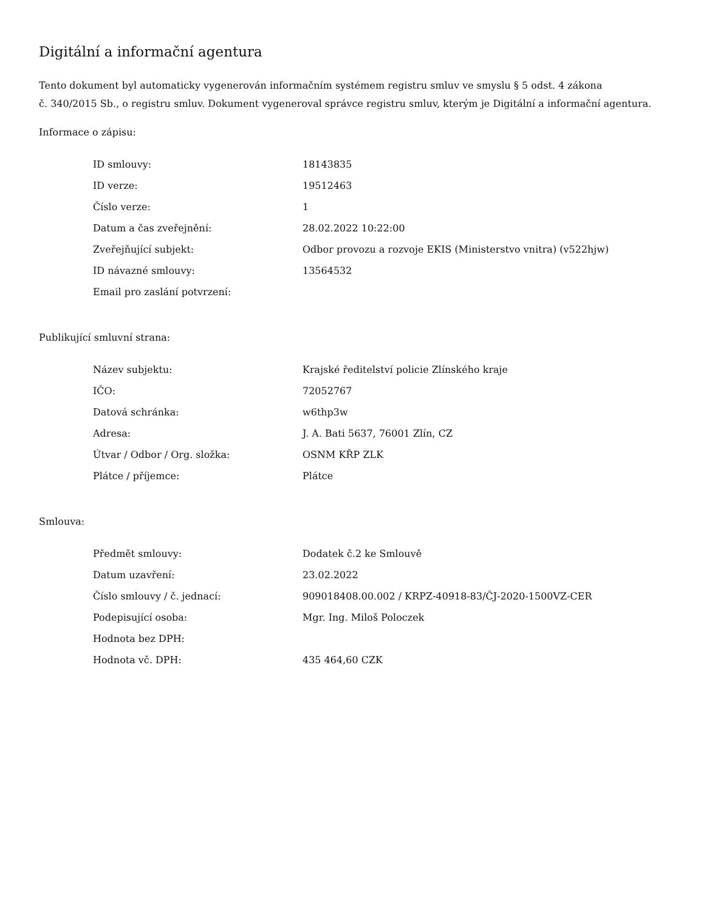Digitální a informační agentura
Tento dokument byl automaticky vygenerován informačním systémem registru smluv ve smyslu § 5 odst. 4 zákona
č. 340/2015 Sb., o registru smluv. Dokument vygeneroval správce registru smluv, kterým je Digitální a informační agentura.
Informace o zápisu:
| ID smlouvy: | 18143835 |
| ID verze: | 19512463 |
| Číslo verze: | 1 |
| Datum a čas zveřejnění: | 28.02.2022 10:22:00 |
| Zveřejňující subjekt: | Odbor provozu a rozvoje EKIS (Ministerstvo vnitra) (v522hjw) |
| ID návazné smlouvy: | 13564532 |
| Email pro zaslání potvrzení: | |
Publikující smluvní strana:
| Název subjektu: | Krajské ředitelství policie Zlínského kraje |
| IČO: | 72052767 |
| Datová schránka: | w6thp3w |
| Adresa: | J. A. Bati 5637, 76001 Zlín, CZ |
| Útvar / Odbor / Org. složka: | OSNM KŘP ZLK |
| Plátce / příjemce: | Plátce |
Smlouva:
| Předmět smlouvy: | Dodatek č.2 ke Smlouvě |
| Datum uzavření: | 23.02.2022 |
| Číslo smlouvy / č. jednací: | 909018408.00.002 / KRPZ-40918-83/ČJ-2020-1500VZ-CER |
| Podepisující osoba: | Mgr. Ing. Miloš Poloczek |
| Hodnota bez DPH: | |
| Hodnota vč. DPH: | 435 464,60 CZK |